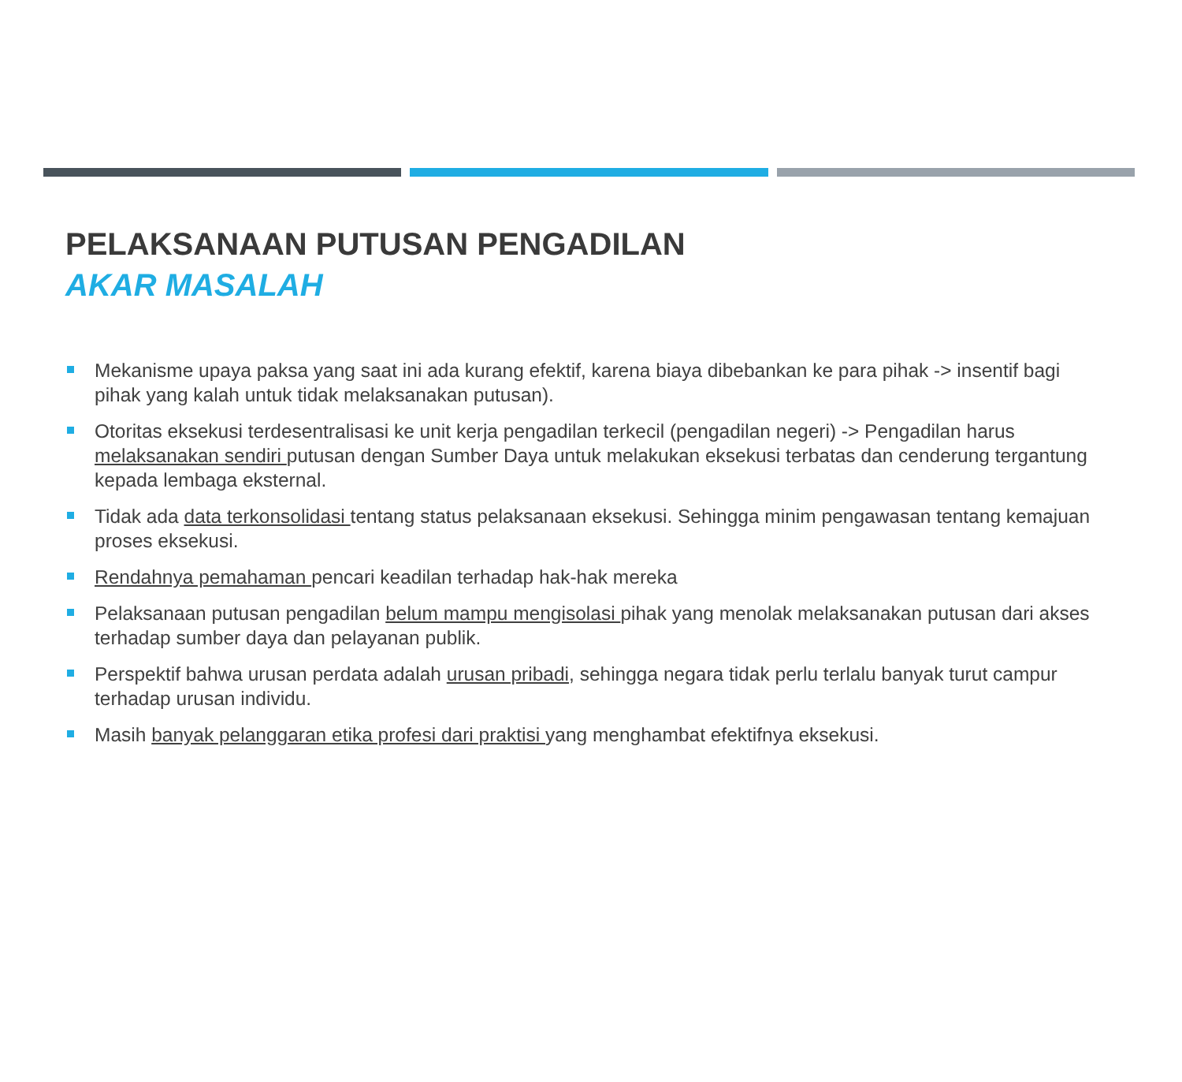PELAKSANAAN PUTUSAN PENGADILAN
AKAR MASALAH
Mekanisme upaya paksa yang saat ini ada kurang efektif, karena biaya dibebankan ke para pihak -> insentif bagi pihak yang kalah untuk tidak melaksanakan putusan).
Otoritas eksekusi terdesentralisasi ke unit kerja pengadilan terkecil (pengadilan negeri) -> Pengadilan harus melaksanakan sendiri putusan dengan Sumber Daya untuk melakukan eksekusi terbatas dan cenderung tergantung kepada lembaga eksternal.
Tidak ada data terkonsolidasi tentang status pelaksanaan eksekusi. Sehingga minim pengawasan tentang kemajuan proses eksekusi.
Rendahnya pemahaman pencari keadilan terhadap hak-hak mereka
Pelaksanaan putusan pengadilan belum mampu mengisolasi pihak yang menolak melaksanakan putusan dari akses terhadap sumber daya dan pelayanan publik.
Perspektif bahwa urusan perdata adalah urusan pribadi, sehingga negara tidak perlu terlalu banyak turut campur terhadap urusan individu.
Masih banyak pelanggaran etika profesi dari praktisi yang menghambat efektifnya eksekusi.